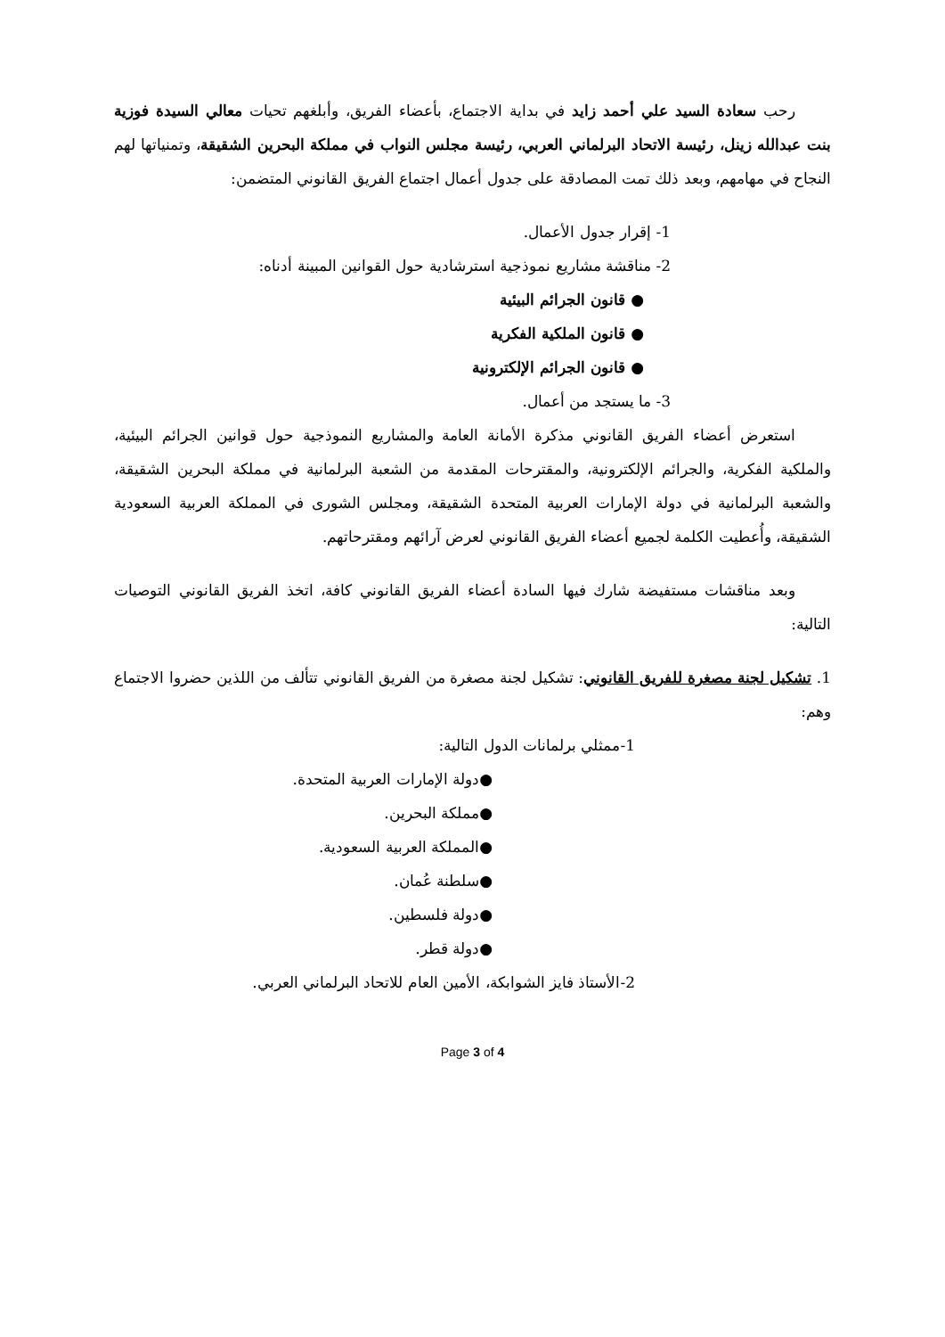رحب سعادة السيد علي أحمد زايد في بداية الاجتماع، بأعضاء الفريق، وأبلغهم تحيات معالي السيدة فوزية بنت عبدالله زينل، رئيسة الاتحاد البرلماني العربي، رئيسة مجلس النواب في مملكة البحرين الشقيقة، وتمنياتها لهم النجاح في مهامهم، وبعد ذلك تمت المصادقة على جدول أعمال اجتماع الفريق القانوني المتضمن:
1- إقرار جدول الأعمال.
2- مناقشة مشاريع نموذجية استرشادية حول القوانين المبينة أدناه:
● قانون الجرائم البيئية
● قانون الملكية الفكرية
● قانون الجرائم الإلكترونية
3- ما يستجد من أعمال.
استعرض أعضاء الفريق القانوني مذكرة الأمانة العامة والمشاريع النموذجية حول قوانين الجرائم البيئية، والملكية الفكرية، والجرائم الإلكترونية، والمقترحات المقدمة من الشعبة البرلمانية في مملكة البحرين الشقيقة، والشعبة البرلمانية في دولة الإمارات العربية المتحدة الشقيقة، ومجلس الشورى في المملكة العربية السعودية الشقيقة، وأُعطيت الكلمة لجميع أعضاء الفريق القانوني لعرض آرائهم ومقترحاتهم.
وبعد مناقشات مستفيضة شارك فيها السادة أعضاء الفريق القانوني كافة، اتخذ الفريق القانوني التوصيات التالية:
1. تشكيل لجنة مصغرة للفريق القانوني: تشكيل لجنة مصغرة من الفريق القانوني تتألف من اللذين حضروا الاجتماع وهم:
1-ممثلي برلمانات الدول التالية:
●دولة الإمارات العربية المتحدة.
●مملكة البحرين.
●المملكة العربية السعودية.
●سلطنة عُمان.
●دولة فلسطين.
●دولة قطر.
2-الأستاذ فايز الشوابكة، الأمين العام للاتحاد البرلماني العربي.
Page 3 of 4